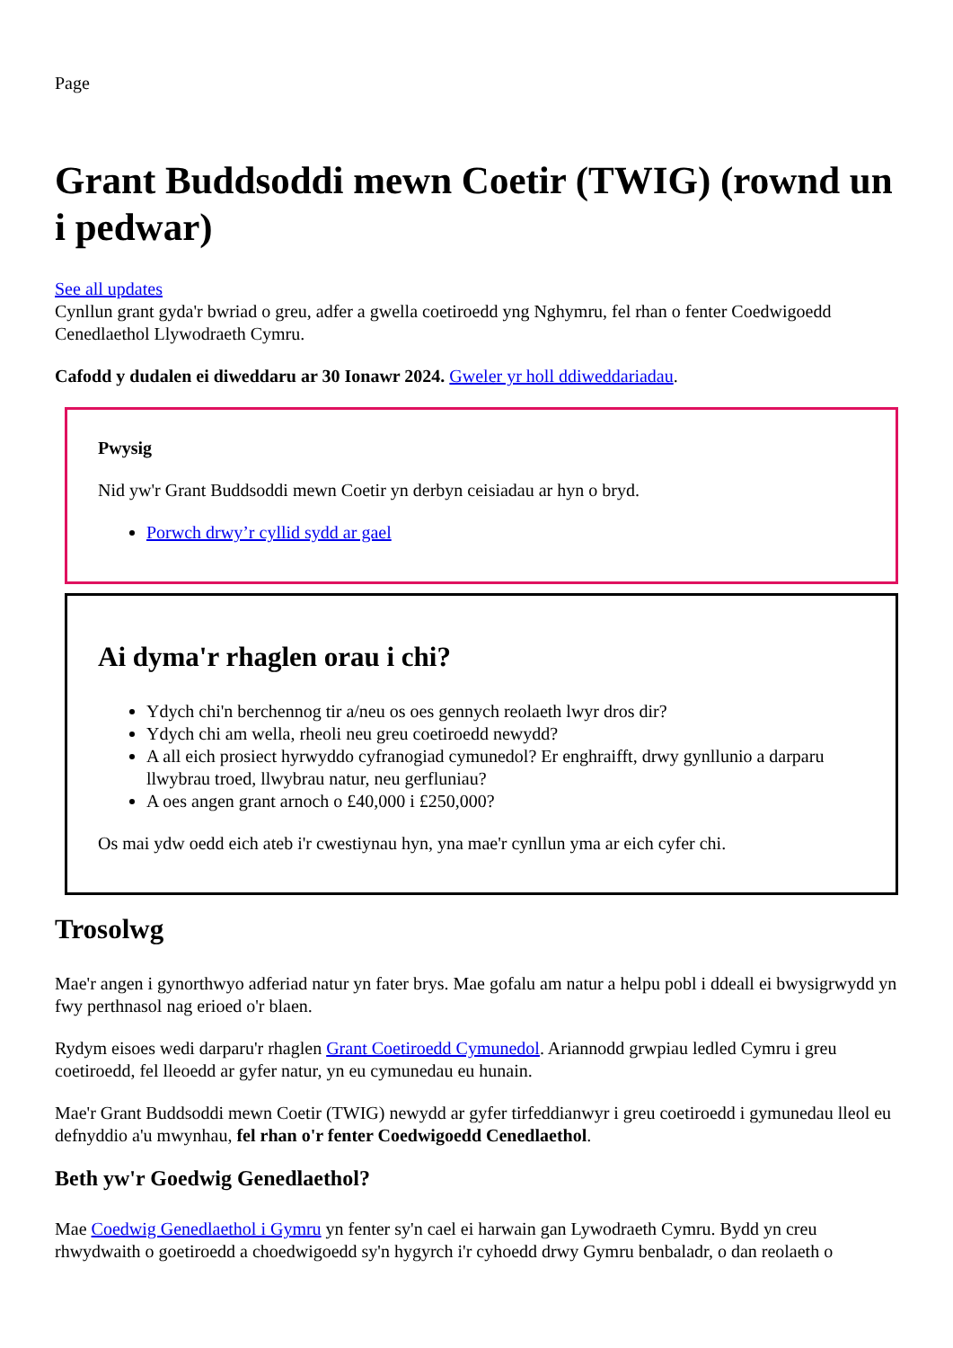Page
Grant Buddsoddi mewn Coetir (TWIG) (rownd un i pedwar)
See all updates
Cynllun grant gyda'r bwriad o greu, adfer a gwella coetiroedd yng Nghymru, fel rhan o fenter Coedwigoedd Cenedlaethol Llywodraeth Cymru.
Cafodd y dudalen ei diweddaru ar 30 Ionawr 2024. Gweler yr holl ddiweddariadau.
Pwysig
Nid yw'r Grant Buddsoddi mewn Coetir yn derbyn ceisiadau ar hyn o bryd.
Porwch drwy’r cyllid sydd ar gael
Ai dyma'r rhaglen orau i chi?
Ydych chi'n berchennog tir a/neu os oes gennych reolaeth lwyr dros dir?
Ydych chi am wella, rheoli neu greu coetiroedd newydd?
A all eich prosiect hyrwyddo cyfranogiad cymunedol? Er enghraifft, drwy gynllunio a darparu llwybrau troed, llwybrau natur, neu gerfluniau?
A oes angen grant arnoch o £40,000 i £250,000?
Os mai ydw oedd eich ateb i'r cwestiynau hyn, yna mae'r cynllun yma ar eich cyfer chi.
Trosolwg
Mae'r angen i gynorthwyo adferiad natur yn fater brys. Mae gofalu am natur a helpu pobl i ddeall ei bwysigrwydd yn fwy perthnasol nag erioed o'r blaen.
Rydym eisoes wedi darparu'r rhaglen Grant Coetiroedd Cymunedol. Ariannodd grwpiau ledled Cymru i greu coetiroedd, fel lleoedd ar gyfer natur, yn eu cymunedau eu hunain.
Mae'r Grant Buddsoddi mewn Coetir (TWIG) newydd ar gyfer tirfeddianwyr i greu coetiroedd i gymunedau lleol eu defnyddio a'u mwynhau, fel rhan o'r fenter Coedwigoedd Cenedlaethol.
Beth yw'r Goedwig Genedlaethol?
Mae Coedwig Genedlaethol i Gymru yn fenter sy'n cael ei harwain gan Lywodraeth Cymru. Bydd yn creu rhwydwaith o goetiroedd a choedwigoedd sy'n hygyrch i'r cyhoedd drwy Gymru benbaladr, o dan reolaeth o